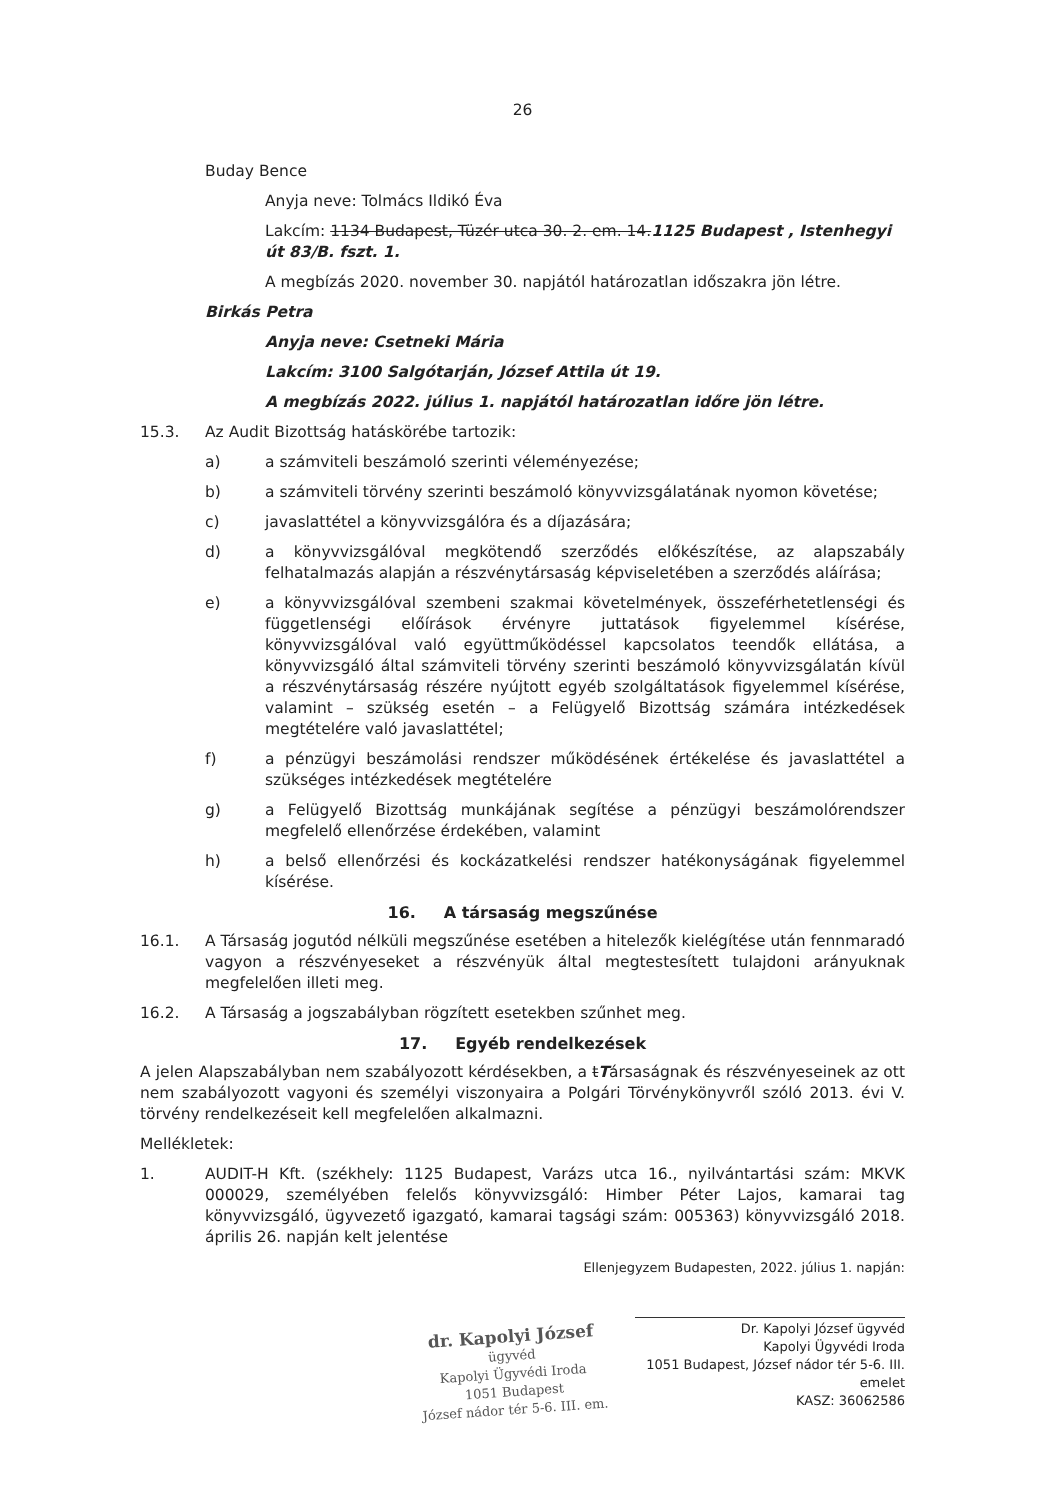26
Buday Bence
Anyja neve: Tolmács Ildikó Éva
Lakcím: 1134 Budapest, Tüzér utca 30. 2. em. 14.1125 Budapest , Istenhegyi út 83/B. fszt. 1.
A megbízás 2020. november 30. napjától határozatlan időszakra jön létre.
Birkás Petra
Anyja neve: Csetneki Mária
Lakcím: 3100 Salgótarján, József Attila út 19.
A megbízás 2022. július 1. napjától határozatlan időre jön létre.
15.3. Az Audit Bizottság hatáskörébe tartozik:
a) a számviteli beszámoló szerinti véleményezése;
b) a számviteli törvény szerinti beszámoló könyvvizsgálatának nyomon követése;
c) javaslattétel a könyvvizsgálóra és a díjazására;
d) a könyvvizsgálóval megkötendő szerződés előkészítése, az alapszabály felhatalmazás alapján a részvénytársaság képviseletében a szerződés aláírása;
e) a könyvvizsgálóval szembeni szakmai követelmények, összeférhetetlenségi és függetlenségi előírások érvényre juttatások figyelemmel kísérése, könyvvizsgálóval való együttműködéssel kapcsolatos teendők ellátása, a könyvvizsgáló által számviteli törvény szerinti beszámoló könyvvizsgálatán kívül a részvénytársaság részére nyújtott egyéb szolgáltatások figyelemmel kísérése, valamint – szükség esetén – a Felügyelő Bizottság számára intézkedések megtételére való javaslattétel;
f) a pénzügyi beszámolási rendszer működésének értékelése és javaslattétel a szükséges intézkedések megtételére
g) a Felügyelő Bizottság munkájának segítése a pénzügyi beszámolórendszer megfelelő ellenőrzése érdekében, valamint
h) a belső ellenőrzési és kockázatkelési rendszer hatékonyságának figyelemmel kísérése.
16. A társaság megszűnése
16.1. A Társaság jogutód nélküli megszűnése esetében a hitelezők kielégítése után fennmaradó vagyon a részvényeseket a részvényük által megtestesített tulajdoni arányuknak megfelelően illeti meg.
16.2. A Társaság a jogszabályban rögzített esetekben szűnhet meg.
17. Egyéb rendelkezések
A jelen Alapszabályban nem szabályozott kérdésekben, a tTársaságnak és részvényeseinek az ott nem szabályozott vagyoni és személyi viszonyaira a Polgári Törvénykönyvről szóló 2013. évi V. törvény rendelkezéseit kell megfelelően alkalmazni.
Mellékletek:
1. AUDIT-H Kft. (székhely: 1125 Budapest, Varázs utca 16., nyilvántartási szám: MKVK 000029, személyében felelős könyvvizsgáló: Himber Péter Lajos, kamarai tag könyvvizsgáló, ügyvezető igazgató, kamarai tagsági szám: 005363) könyvvizsgáló 2018. április 26. napján kelt jelentése
Ellenjegyzem Budapesten, 2022. július 1. napján:
dr. Kapolyi József
ügyvéd
Kapolyi Ügyvédi Iroda
1051 Budapest
József nádor tér 5-6. III. em.
Dr. Kapolyi József ügyvéd
Kapolyi Ügyvédi Iroda
1051 Budapest, József nádor tér 5-6. III. emelet
KASZ: 36062586